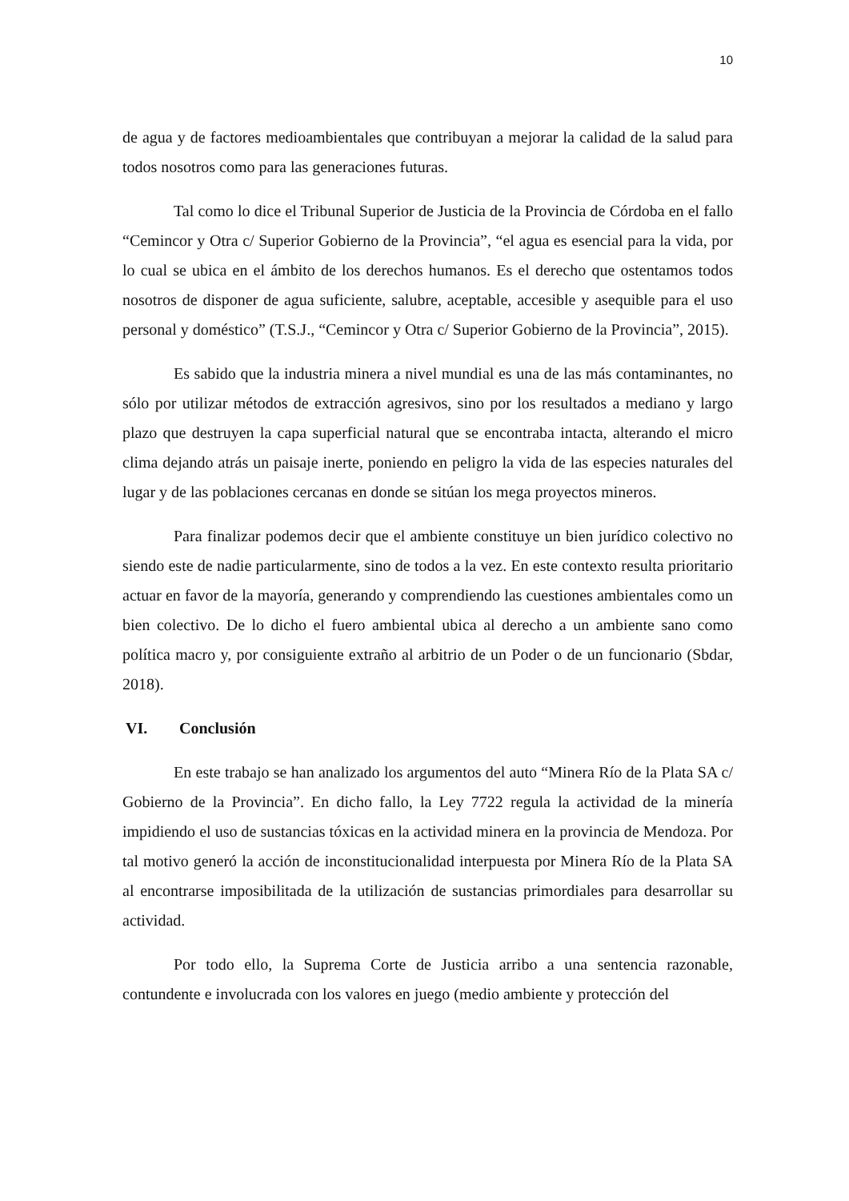10
de agua y de factores medioambientales que contribuyan a mejorar la calidad de la salud para todos nosotros como para las generaciones futuras.
Tal como lo dice el Tribunal Superior de Justicia de la Provincia de Córdoba en el fallo “Cemincor y Otra c/ Superior Gobierno de la Provincia”, “el agua es esencial para la vida, por lo cual se ubica en el ámbito de los derechos humanos. Es el derecho que ostentamos todos nosotros de disponer de agua suficiente, salubre, aceptable, accesible y asequible para el uso personal y doméstico” (T.S.J., “Cemincor y Otra c/ Superior Gobierno de la Provincia”, 2015).
Es sabido que la industria minera a nivel mundial es una de las más contaminantes, no sólo por utilizar métodos de extracción agresivos, sino por los resultados a mediano y largo plazo que destruyen la capa superficial natural que se encontraba intacta, alterando el micro clima dejando atrás un paisaje inerte, poniendo en peligro la vida de las especies naturales del lugar y de las poblaciones cercanas en donde se sitúan los mega proyectos mineros.
Para finalizar podemos decir que el ambiente constituye un bien jurídico colectivo no siendo este de nadie particularmente, sino de todos a la vez. En este contexto resulta prioritario actuar en favor de la mayoría, generando y comprendiendo las cuestiones ambientales como un bien colectivo. De lo dicho el fuero ambiental ubica al derecho a un ambiente sano como política macro y, por consiguiente extraño al arbitrio de un Poder o de un funcionario (Sbdar, 2018).
VI. Conclusión
En este trabajo se han analizado los argumentos del auto “Minera Río de la Plata SA c/ Gobierno de la Provincia”. En dicho fallo, la Ley 7722 regula la actividad de la minería impidiendo el uso de sustancias tóxicas en la actividad minera en la provincia de Mendoza. Por tal motivo generó la acción de inconstitucionalidad interpuesta por Minera Río de la Plata SA al encontrarse imposibilitada de la utilización de sustancias primordiales para desarrollar su actividad.
Por todo ello, la Suprema Corte de Justicia arribo a una sentencia razonable, contundente e involucrada con los valores en juego (medio ambiente y protección del